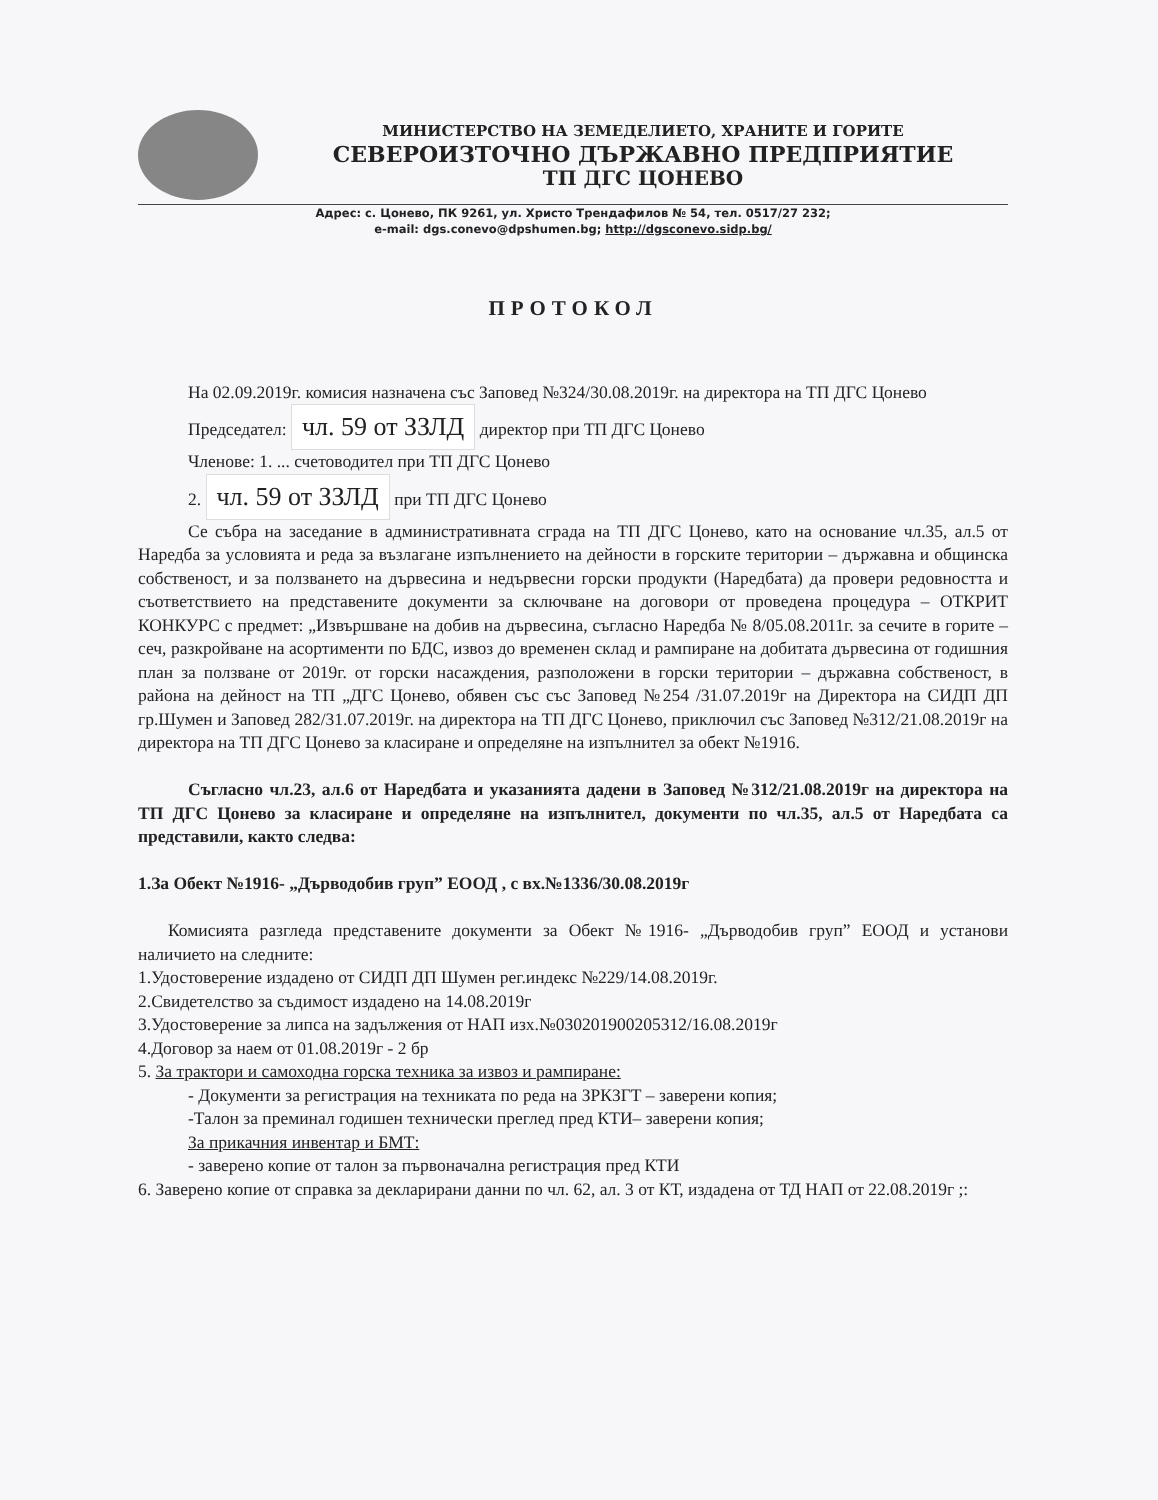МИНИСТЕРСТВО НА ЗЕМЕДЕЛИЕТО, ХРАНИТЕ И ГОРИТЕ
СЕВЕРОИЗТОЧНО ДЪРЖАВНО ПРЕДПРИЯТИЕ
ТП ДГС ЦОНЕВО
Адрес: с. Цонево, ПК 9261, ул. Христо Трендафилов № 54, тел. 0517/27 232;
e-mail: dgs.conevo@dpshumen.bg; http://dgsconevo.sidp.bg/
ПРОТОКОЛ
На 02.09.2019г. комисия назначена със Заповед №324/30.08.2019г. на директора на ТП ДГС Цонево
Председател: чл. 59 от ЗЗЛД директор при ТП ДГС Цонево
Членове: 1. ... счетоводител при ТП ДГС Цонево
2. чл. 59 от ЗЗЛД при ТП ДГС Цонево
Се събра на заседание в административната сграда на ТП ДГС Цонево, като на основание чл.35, ал.5 от Наредба за условията и реда за възлагане изпълнението на дейности в горските територии – държавна и общинска собственост, и за ползването на дървесина и недървесни горски продукти (Наредбата) да провери редовността и съответствието на представените документи за сключване на договори от проведена процедура – ОТКРИТ КОНКУРС с предмет: „Извършване на добив на дървесина, съгласно Наредба № 8/05.08.2011г. за сечите в горите – сеч, разкройване на асортименти по БДС, извоз до временен склад и рампиране на добитата дървесина от годишния план за ползване от 2019г. от горски насаждения, разположени в горски територии – държавна собственост, в района на дейност на ТП „ДГС Цонево, обявен със със Заповед №254 /31.07.2019г на Директора на СИДП ДП гр.Шумен и Заповед 282/31.07.2019г. на директора на ТП ДГС Цонево, приключил със Заповед №312/21.08.2019г на директора на ТП ДГС Цонево за класиране и определяне на изпълнител за обект №1916.
Съгласно чл.23, ал.6 от Наредбата и указанията дадени в Заповед №312/21.08.2019г на директора на ТП ДГС Цонево за класиране и определяне на изпълнител, документи по чл.35, ал.5 от Наредбата са представили, както следва:
1.За Обект №1916- „Дърводобив груп” ЕООД , с вх.№1336/30.08.2019г
Комисията разгледа представените документи за Обект №1916- „Дърводобив груп” ЕООД и установи наличието на следните:
1.Удостоверение издадено от СИДП ДП Шумен рег.индекс №229/14.08.2019г.
2.Свидетелство за съдимост издадено на 14.08.2019г
3.Удостоверение за липса на задължения от НАП изх.№030201900205312/16.08.2019г
4.Договор за наем от 01.08.2019г - 2 бр
5. За трактори и самоходна горска техника за извоз и рампиране:
- Документи за регистрация на техниката по реда на ЗРКЗГТ – заверени копия;
-Талон за преминал годишен технически преглед пред КТИ– заверени копия;
За прикачния инвентар и БМТ:
- заверено копие от талон за първоначална регистрация пред КТИ
6. Заверено копие от справка за декларирани данни по чл. 62, ал. 3 от КТ, издадена от ТД НАП от 22.08.2019г ;: